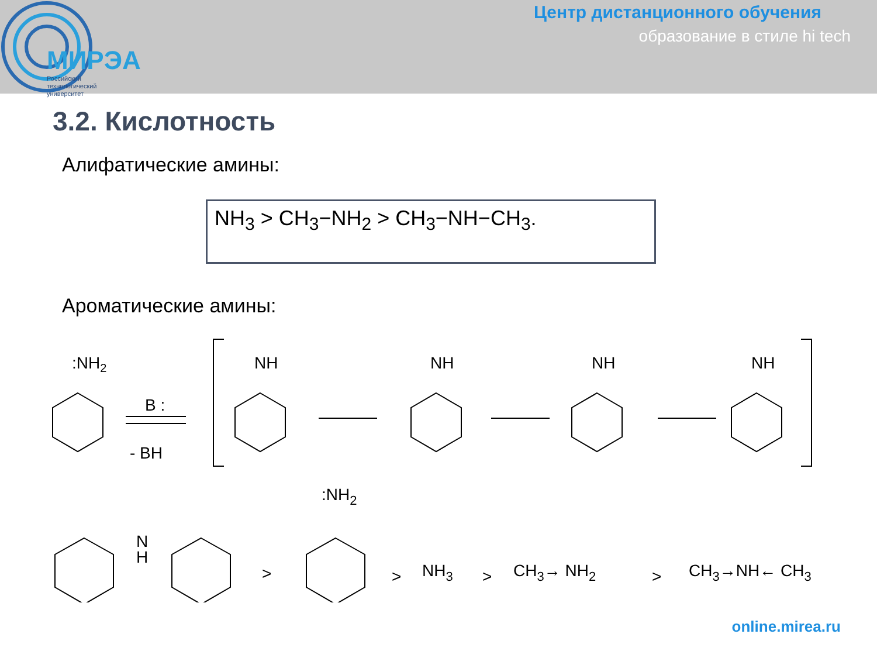МИРЭА
Российский
технологический
университет
Центр дистанционного обучения
образование в стиле hi tech
3.2. Кислотность
Алифатические амины:
NH<sub>3</sub> > CH<sub>3</sub>−NH<sub>2</sub> > CH<sub>3</sub>−NH−CH<sub>3</sub>.
Ароматические амины:
:NH2
B :
- BH
NH
NH
NH
NH
N
H
>
:NH2
>
NH3
>
CH3→ NH2
>
CH3→NH← CH3
online.mirea.ru